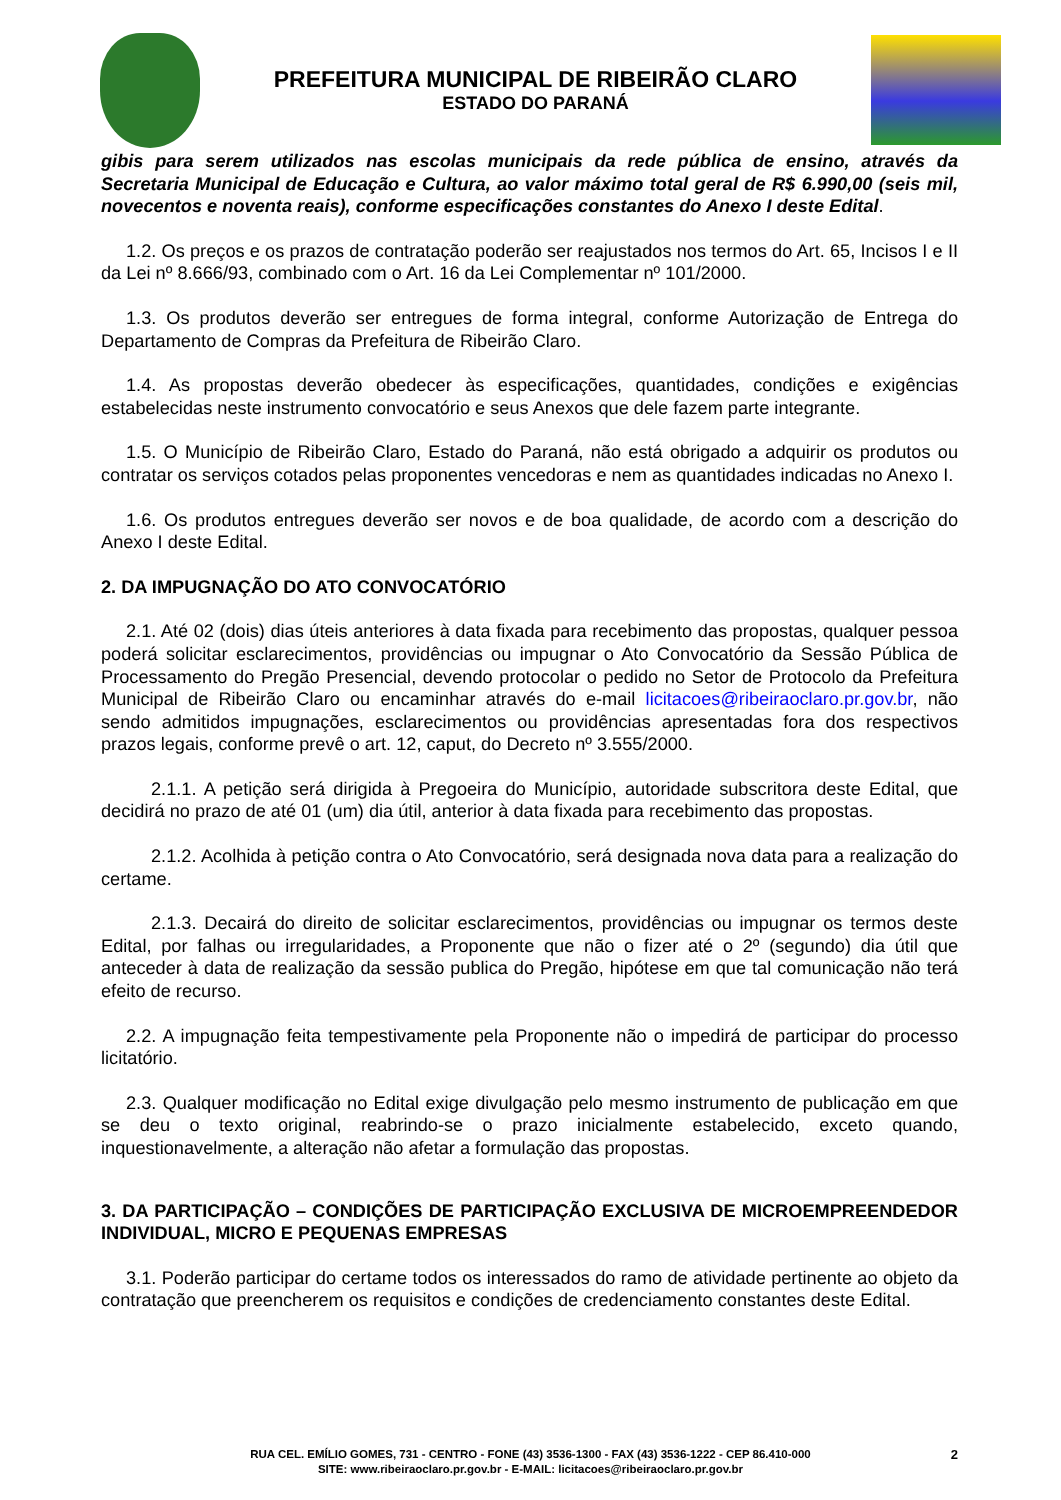PREFEITURA MUNICIPAL DE RIBEIRÃO CLARO
ESTADO DO PARANÁ
gibis para serem utilizados nas escolas municipais da rede pública de ensino, através da Secretaria Municipal de Educação e Cultura, ao valor máximo total geral de R$ 6.990,00 (seis mil, novecentos e noventa reais), conforme especificações constantes do Anexo I deste Edital.
1.2. Os preços e os prazos de contratação poderão ser reajustados nos termos do Art. 65, Incisos I e II da Lei nº 8.666/93, combinado com o Art. 16 da Lei Complementar nº 101/2000.
1.3. Os produtos deverão ser entregues de forma integral, conforme Autorização de Entrega do Departamento de Compras da Prefeitura de Ribeirão Claro.
1.4. As propostas deverão obedecer às especificações, quantidades, condições e exigências estabelecidas neste instrumento convocatório e seus Anexos que dele fazem parte integrante.
1.5. O Município de Ribeirão Claro, Estado do Paraná, não está obrigado a adquirir os produtos ou contratar os serviços cotados pelas proponentes vencedoras e nem as quantidades indicadas no Anexo I.
1.6. Os produtos entregues deverão ser novos e de boa qualidade, de acordo com a descrição do Anexo I deste Edital.
2. DA IMPUGNAÇÃO DO ATO CONVOCATÓRIO
2.1. Até 02 (dois) dias úteis anteriores à data fixada para recebimento das propostas, qualquer pessoa poderá solicitar esclarecimentos, providências ou impugnar o Ato Convocatório da Sessão Pública de Processamento do Pregão Presencial, devendo protocolar o pedido no Setor de Protocolo da Prefeitura Municipal de Ribeirão Claro ou encaminhar através do e-mail licitacoes@ribeiraoclaro.pr.gov.br, não sendo admitidos impugnações, esclarecimentos ou providências apresentadas fora dos respectivos prazos legais, conforme prevê o art. 12, caput, do Decreto nº 3.555/2000.
2.1.1. A petição será dirigida à Pregoeira do Município, autoridade subscritora deste Edital, que decidirá no prazo de até 01 (um) dia útil, anterior à data fixada para recebimento das propostas.
2.1.2. Acolhida à petição contra o Ato Convocatório, será designada nova data para a realização do certame.
2.1.3. Decairá do direito de solicitar esclarecimentos, providências ou impugnar os termos deste Edital, por falhas ou irregularidades, a Proponente que não o fizer até o 2º (segundo) dia útil que anteceder à data de realização da sessão publica do Pregão, hipótese em que tal comunicação não terá efeito de recurso.
2.2. A impugnação feita tempestivamente pela Proponente não o impedirá de participar do processo licitatório.
2.3. Qualquer modificação no Edital exige divulgação pelo mesmo instrumento de publicação em que se deu o texto original, reabrindo-se o prazo inicialmente estabelecido, exceto quando, inquestionavelmente, a alteração não afetar a formulação das propostas.
3. DA PARTICIPAÇÃO – CONDIÇÕES DE PARTICIPAÇÃO EXCLUSIVA DE MICROEMPREENDEDOR INDIVIDUAL, MICRO E PEQUENAS EMPRESAS
3.1. Poderão participar do certame todos os interessados do ramo de atividade pertinente ao objeto da contratação que preencherem os requisitos e condições de credenciamento constantes deste Edital.
2 RUA CEL. EMÍLIO GOMES, 731 - CENTRO - FONE (43) 3536-1300 - FAX (43) 3536-1222 - CEP 86.410-000
SITE: www.ribeiraoclaro.pr.gov.br - E-MAIL: licitacoes@ribeiraoclaro.pr.gov.br